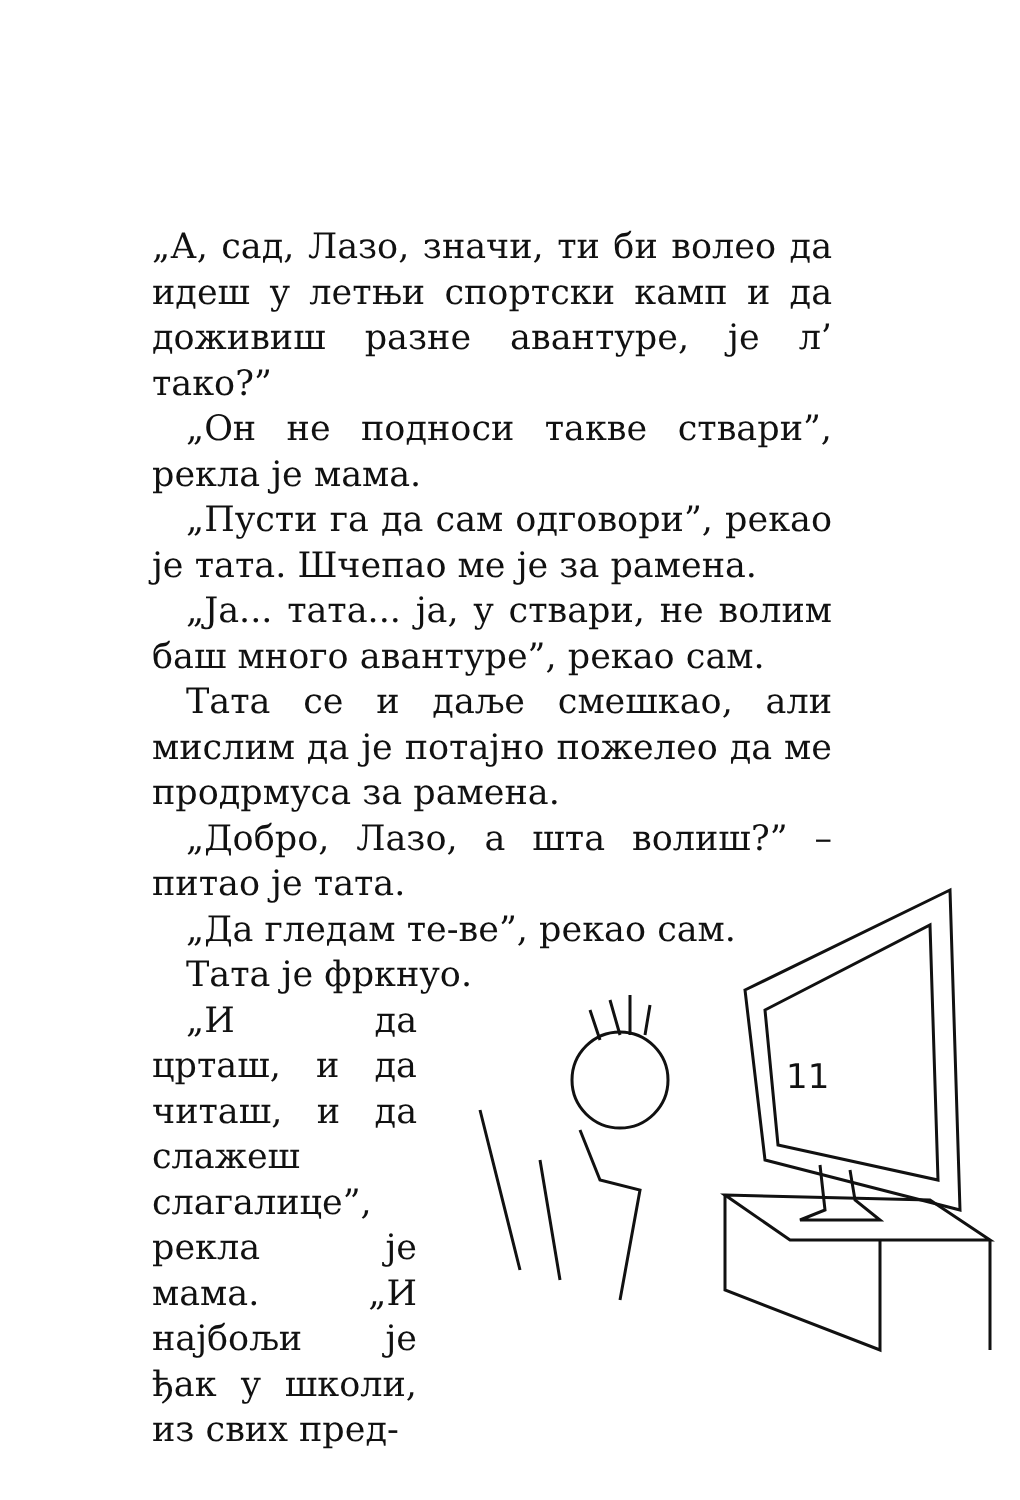„А, сад, Лазо, значи, ти би волео да идеш у летњи спортски камп и да доживиш разне авантуре, је л’ тако?”
„Он не подноси такве ствари”, рекла је мама.
„Пусти га да сам одговори”, рекао је тата. Шчепао ме је за рамена.
„Ја... тата... ја, у ствари, не волим баш много авантуре”, рекао сам.
Тата се и даље смешкао, али мислим да је потајно пожелео да ме продрмуса за рамена.
„Добро, Лазо, а шта волиш?” – питао је тата.
„Да гледам те-ве”, рекао сам.
Тата је фркнуо.
„И да црташ, и да читаш, и да слажеш слагалице”, рекла је мама. „И најбољи је ђак у школи, из свих пред-
11